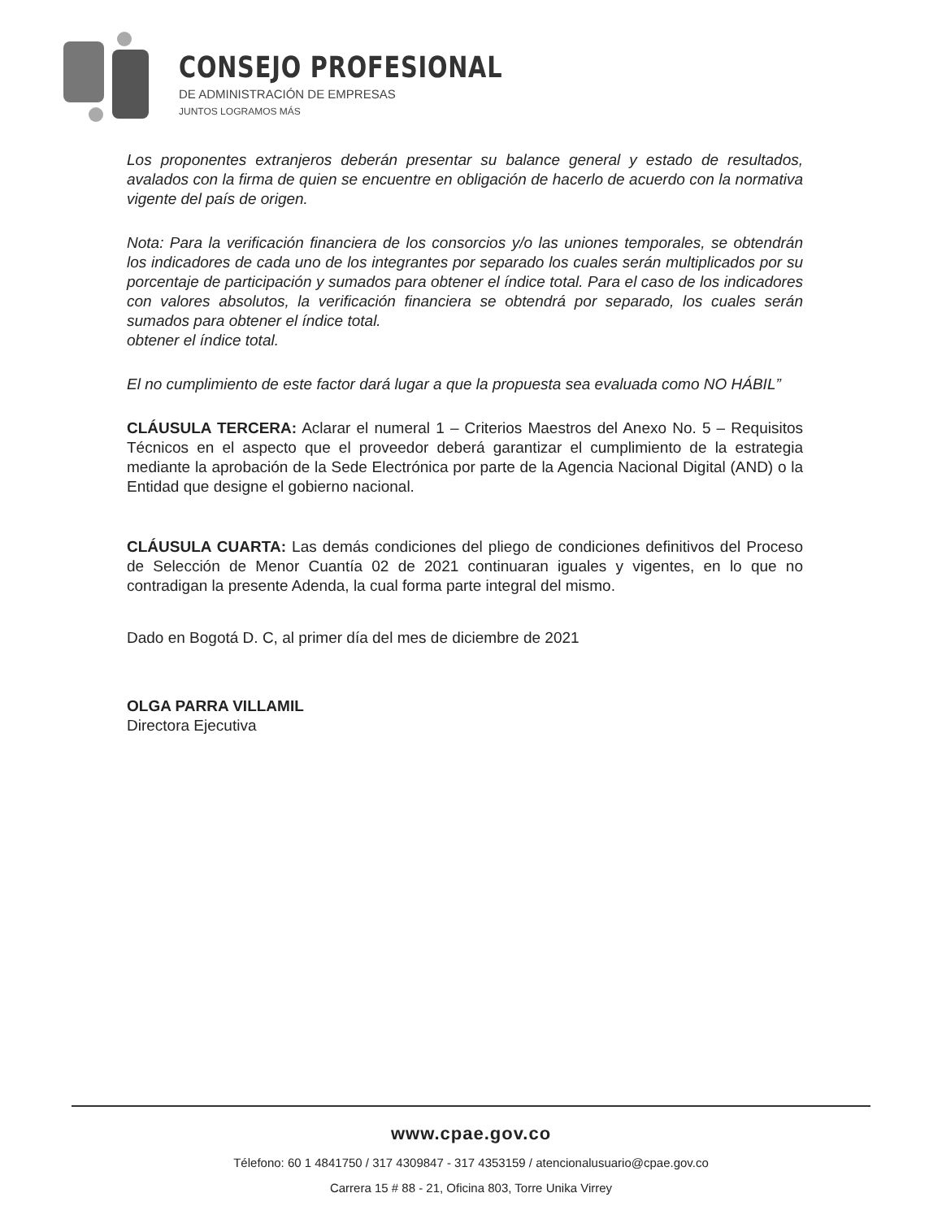CONSEJO PROFESIONAL
DE ADMINISTRACIÓN DE EMPRESAS
JUNTOS LOGRAMOS MÁS
Los proponentes extranjeros deberán presentar su balance general y estado de resultados, avalados con la firma de quien se encuentre en obligación de hacerlo de acuerdo con la normativa vigente del país de origen.
Nota: Para la verificación financiera de los consorcios y/o las uniones temporales, se obtendrán los indicadores de cada uno de los integrantes por separado los cuales serán multiplicados por su porcentaje de participación y sumados para obtener el índice total. Para el caso de los indicadores con valores absolutos, la verificación financiera se obtendrá por separado, los cuales serán sumados para obtener el índice total.
obtener el índice total.
El no cumplimiento de este factor dará lugar a que la propuesta sea evaluada como NO HÁBIL”
CLÁUSULA TERCERA: Aclarar el numeral 1 – Criterios Maestros del Anexo No. 5 – Requisitos Técnicos en el aspecto que el proveedor deberá garantizar el cumplimiento de la estrategia mediante la aprobación de la Sede Electrónica por parte de la Agencia Nacional Digital (AND) o la Entidad que designe el gobierno nacional.
CLÁUSULA CUARTA: Las demás condiciones del pliego de condiciones definitivos del Proceso de Selección de Menor Cuantía 02 de 2021 continuaran iguales y vigentes, en lo que no contradigan la presente Adenda, la cual forma parte integral del mismo.
Dado en Bogotá D. C, al primer día del mes de diciembre de 2021
OLGA PARRA VILLAMIL
Directora Ejecutiva
www.cpae.gov.co
Télefono: 60 1 4841750 / 317 4309847 - 317 4353159 / atencionalusuario@cpae.gov.co
Carrera 15 # 88 - 21, Oficina 803, Torre Unika Virrey